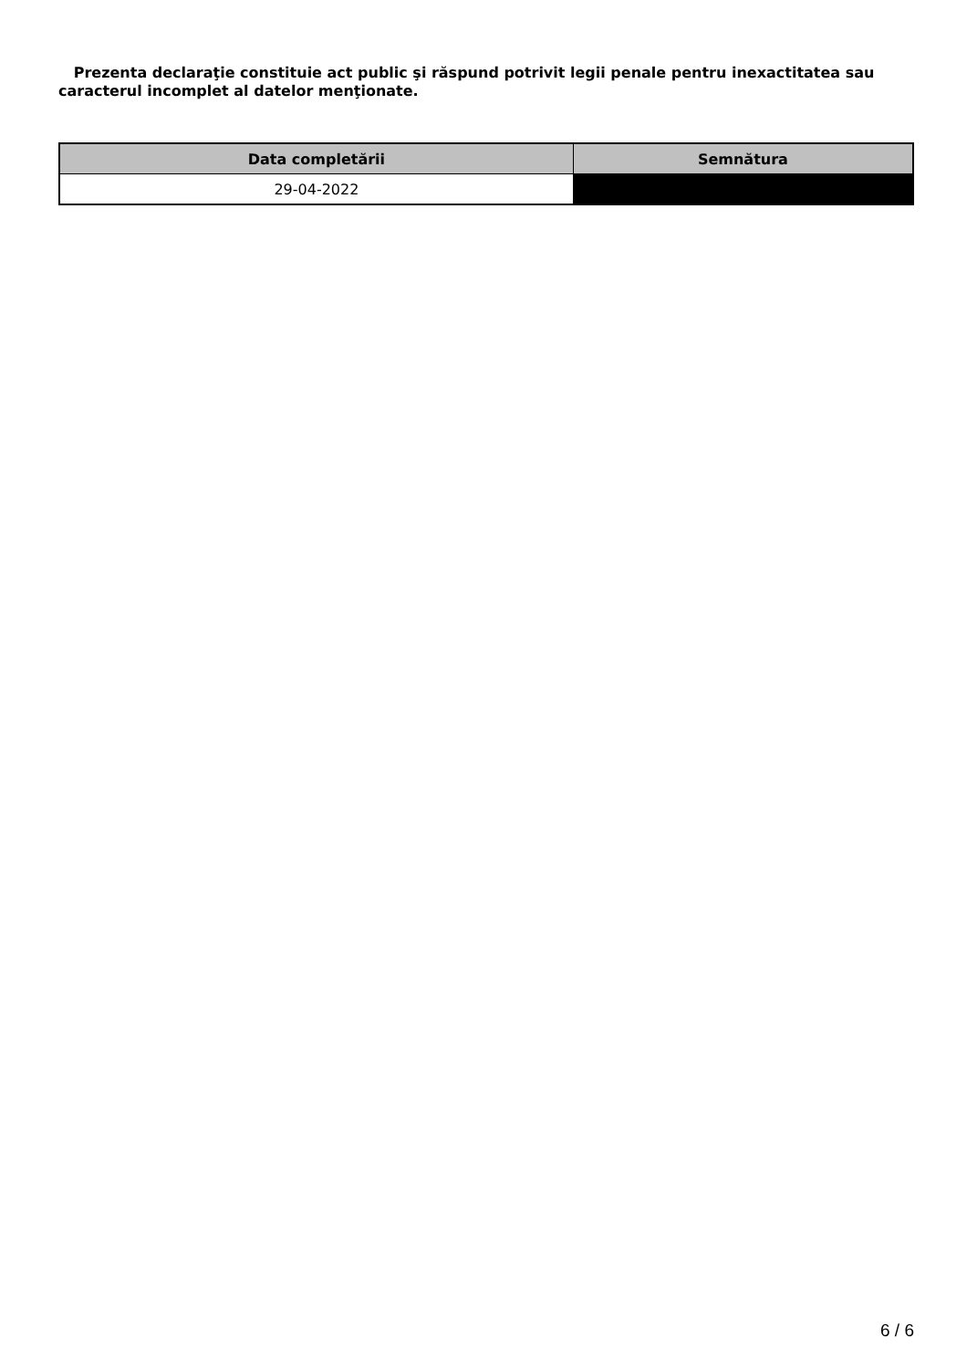Prezenta declaraţie constituie act public şi răspund potrivit legii penale pentru inexactitatea sau caracterul incomplet al datelor menţionate.
| Data completării | Semnătura |
| --- | --- |
| 29-04-2022 | |
6 / 6